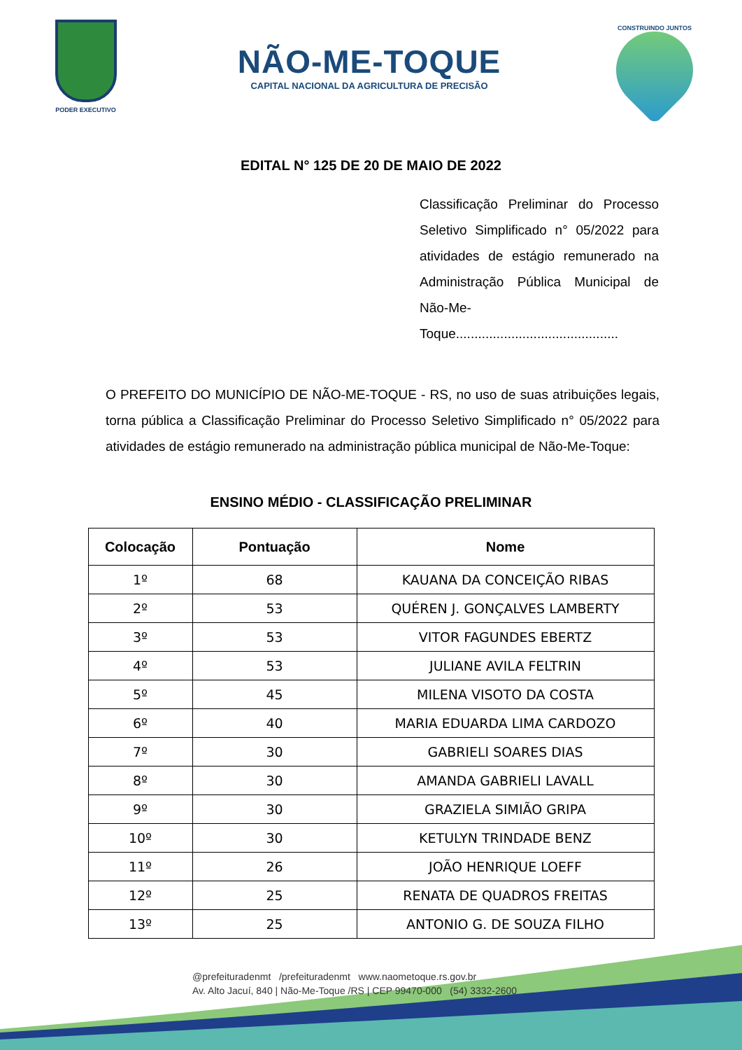PODER EXECUTIVO
NÃO-ME-TOQUE
CAPITAL NACIONAL DA AGRICULTURA DE PRECISÃO
CONSTRUINDO JUNTOS
EDITAL N° 125 DE 20 DE MAIO DE 2022
Classificação Preliminar do Processo Seletivo Simplificado n° 05/2022 para atividades de estágio remunerado na Administração Pública Municipal de Não-Me-Toque............................................
O PREFEITO DO MUNICÍPIO DE NÃO-ME-TOQUE - RS, no uso de suas atribuições legais, torna pública a Classificação Preliminar do Processo Seletivo Simplificado n° 05/2022 para atividades de estágio remunerado na administração pública municipal de Não-Me-Toque:
ENSINO MÉDIO - CLASSIFICAÇÃO PRELIMINAR
| Colocação | Pontuação | Nome |
| --- | --- | --- |
| 1º | 68 | KAUANA DA CONCEIÇÃO RIBAS |
| 2º | 53 | QUÉREN J. GONÇALVES LAMBERTY |
| 3º | 53 | VITOR FAGUNDES EBERTZ |
| 4º | 53 | JULIANE AVILA FELTRIN |
| 5º | 45 | MILENA VISOTO DA COSTA |
| 6º | 40 | MARIA EDUARDA LIMA CARDOZO |
| 7º | 30 | GABRIELI SOARES DIAS |
| 8º | 30 | AMANDA GABRIELI LAVALL |
| 9º | 30 | GRAZIELA SIMIÃO GRIPA |
| 10º | 30 | KETULYN TRINDADE BENZ |
| 11º | 26 | JOÃO HENRIQUE LOEFF |
| 12º | 25 | RENATA DE QUADROS FREITAS |
| 13º | 25 | ANTONIO G. DE SOUZA FILHO |
@prefeituradenmt /prefeituradenmt www.naometoque.rs.gov.br
Av. Alto Jacuí, 840 | Não-Me-Toque /RS | CEP 99470-000 (54) 3332-2600